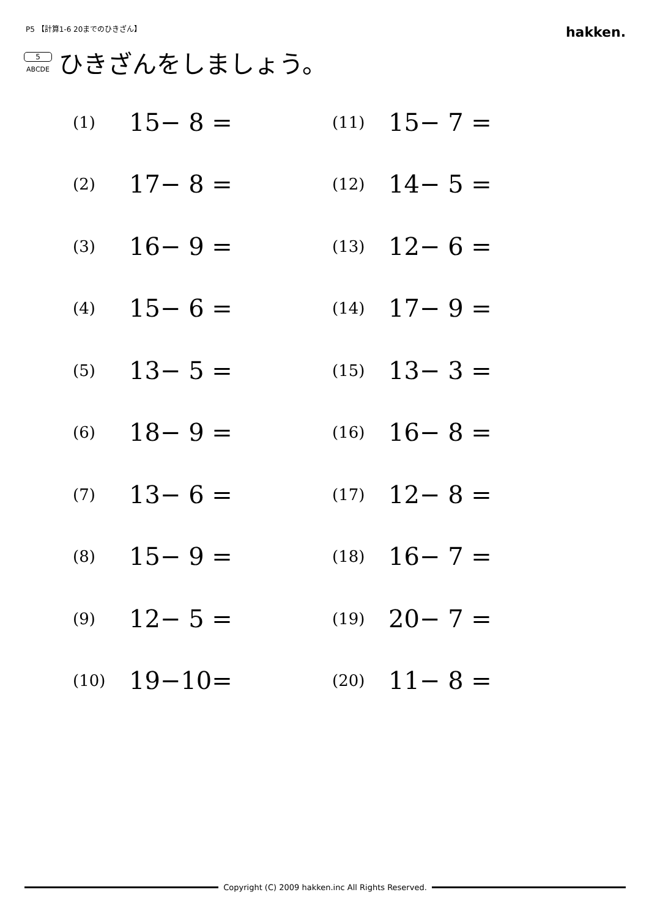P5 【計算1-6 20までのひきざん】
hakken.
5
ABCDE
ひきざんをしましょう。
| (1) | 15− 8 = | (11) | 15− 7 = |
| (2) | 17− 8 = | (12) | 14− 5 = |
| (3) | 16− 9 = | (13) | 12− 6 = |
| (4) | 15− 6 = | (14) | 17− 9 = |
| (5) | 13− 5 = | (15) | 13− 3 = |
| (6) | 18− 9 = | (16) | 16− 8 = |
| (7) | 13− 6 = | (17) | 12− 8 = |
| (8) | 15− 9 = | (18) | 16− 7 = |
| (9) | 12− 5 = | (19) | 20− 7 = |
| (10) | 19−10= | (20) | 11− 8 = |
Copyright (C) 2009 hakken.inc All Rights Reserved.